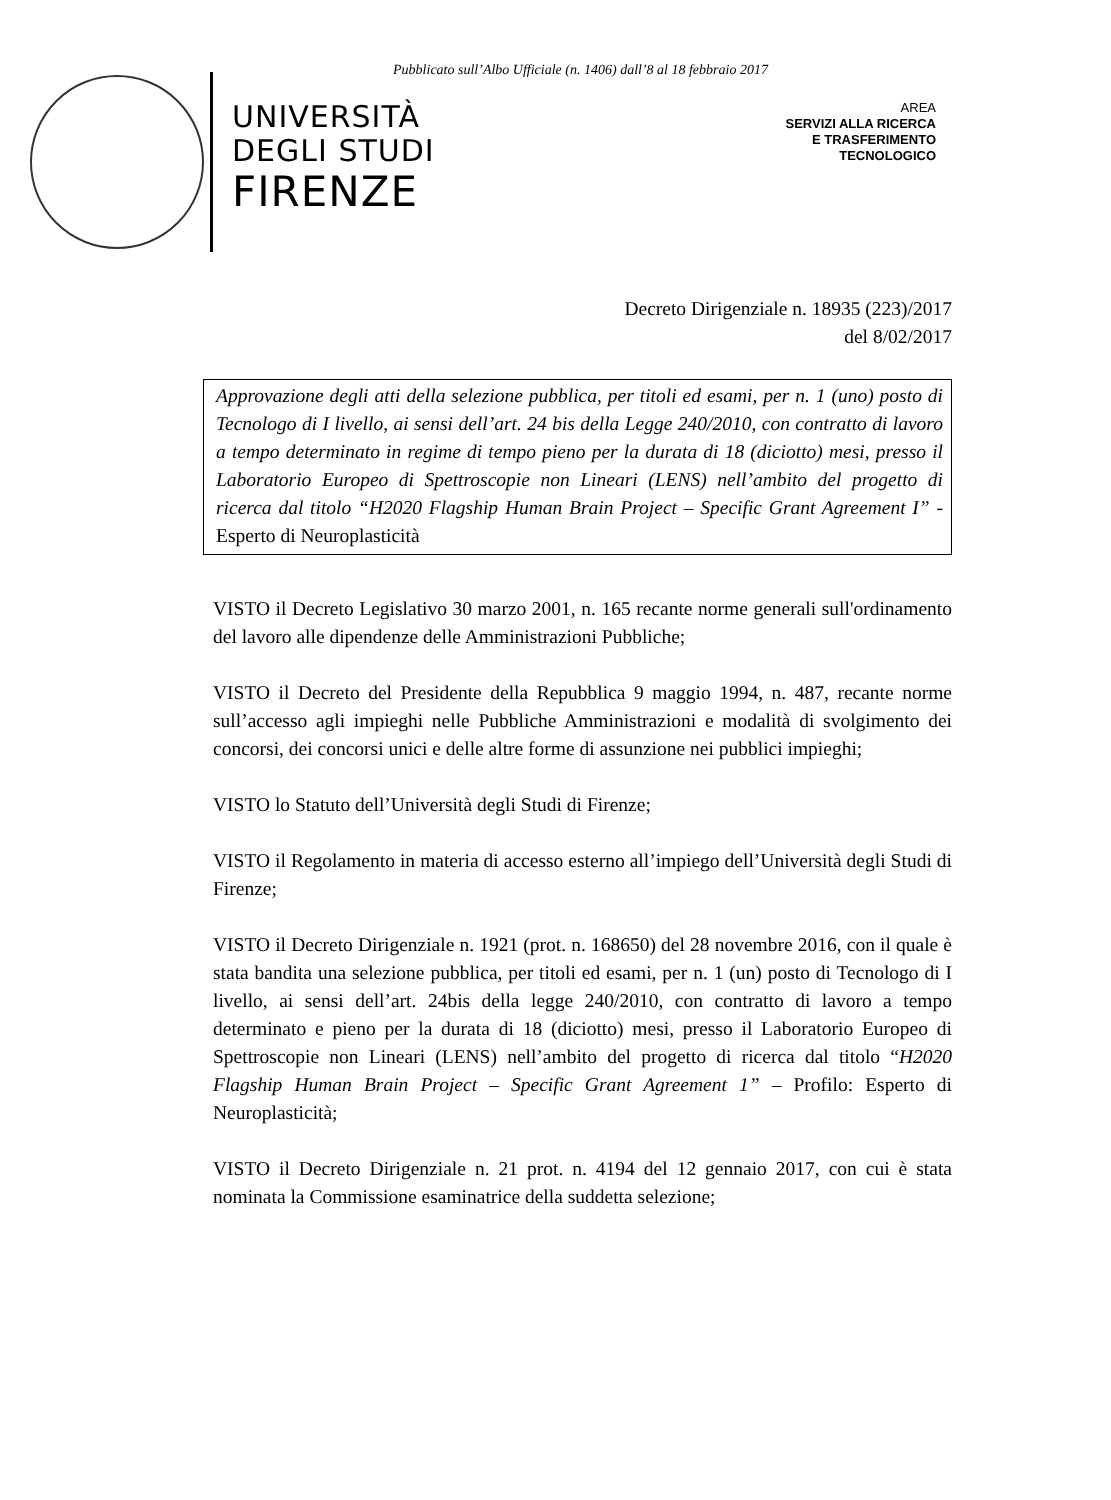Pubblicato sull’Albo Ufficiale (n. 1406) dall’8 al 18 febbraio 2017
UNIVERSITÀ
DEGLI STUDI
FIRENZE
AREA
SERVIZI ALLA RICERCA
E TRASFERIMENTO
TECNOLOGICO
Decreto Dirigenziale n. 18935 (223)/2017
del 8/02/2017
Approvazione degli atti della selezione pubblica, per titoli ed esami, per n. 1 (uno) posto di Tecnologo di I livello, ai sensi dell’art. 24 bis della Legge 240/2010, con contratto di lavoro a tempo determinato in regime di tempo pieno per la durata di 18 (diciotto) mesi, presso il Laboratorio Europeo di Spettroscopie non Lineari (LENS) nell’ambito del progetto di ricerca dal titolo “H2020 Flagship Human Brain Project – Specific Grant Agreement I” - Esperto di Neuroplasticità
VISTO il Decreto Legislativo 30 marzo 2001, n. 165 recante norme generali sull'ordinamento del lavoro alle dipendenze delle Amministrazioni Pubbliche;
VISTO il Decreto del Presidente della Repubblica 9 maggio 1994, n. 487, recante norme sull’accesso agli impieghi nelle Pubbliche Amministrazioni e modalità di svolgimento dei concorsi, dei concorsi unici e delle altre forme di assunzione nei pubblici impieghi;
VISTO lo Statuto dell’Università degli Studi di Firenze;
VISTO il Regolamento in materia di accesso esterno all’impiego dell’Università degli Studi di Firenze;
VISTO il Decreto Dirigenziale n. 1921 (prot. n. 168650) del 28 novembre 2016, con il quale è stata bandita una selezione pubblica, per titoli ed esami, per n. 1 (un) posto di Tecnologo di I livello, ai sensi dell’art. 24bis della legge 240/2010, con contratto di lavoro a tempo determinato e pieno per la durata di 18 (diciotto) mesi, presso il Laboratorio Europeo di Spettroscopie non Lineari (LENS) nell’ambito del progetto di ricerca dal titolo “H2020 Flagship Human Brain Project – Specific Grant Agreement 1” – Profilo: Esperto di Neuroplasticità;
VISTO il Decreto Dirigenziale n. 21 prot. n. 4194 del 12 gennaio 2017, con cui è stata nominata la Commissione esaminatrice della suddetta selezione;